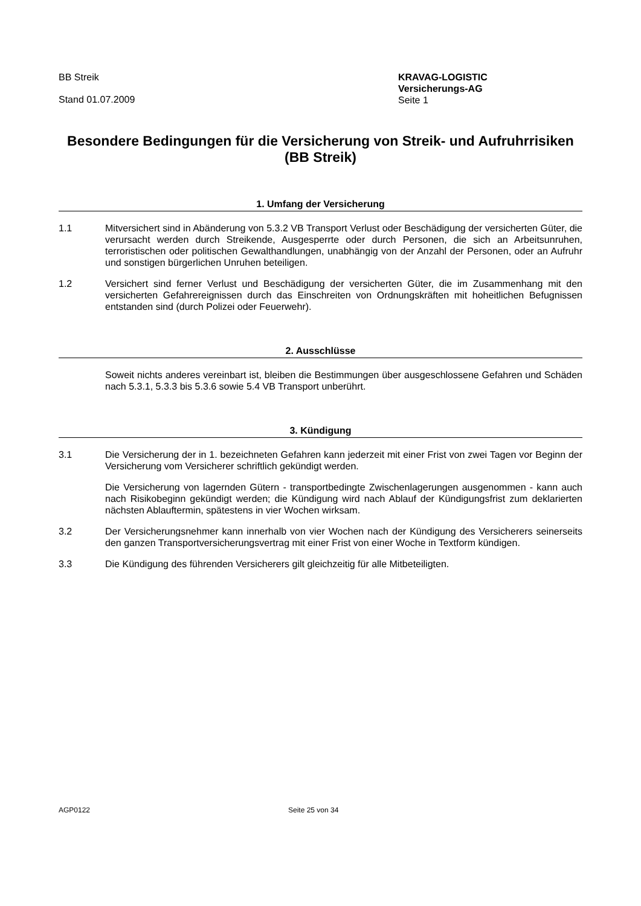BB Streik
Stand 01.07.2009
KRAVAG-LOGISTIC
Versicherungs-AG
Seite 1
Besondere Bedingungen für die Versicherung von Streik- und Aufruhrrisiken (BB Streik)
1. Umfang der Versicherung
1.1 Mitversichert sind in Abänderung von 5.3.2 VB Transport Verlust oder Beschädigung der versicherten Güter, die verursacht werden durch Streikende, Ausgesperrte oder durch Personen, die sich an Arbeitsunruhen, terroristischen oder politischen Gewalthandlungen, unabhängig von der Anzahl der Personen, oder an Aufruhr und sonstigen bürgerlichen Unruhen beteiligen.
1.2 Versichert sind ferner Verlust und Beschädigung der versicherten Güter, die im Zusammenhang mit den versicherten Gefahrereignissen durch das Einschreiten von Ordnungskräften mit hoheitlichen Befugnissen entstanden sind (durch Polizei oder Feuerwehr).
2. Ausschlüsse
Soweit nichts anderes vereinbart ist, bleiben die Bestimmungen über ausgeschlossene Gefahren und Schäden nach 5.3.1, 5.3.3 bis 5.3.6 sowie 5.4 VB Transport unberührt.
3. Kündigung
3.1 Die Versicherung der in 1. bezeichneten Gefahren kann jederzeit mit einer Frist von zwei Tagen vor Beginn der Versicherung vom Versicherer schriftlich gekündigt werden.
Die Versicherung von lagernden Gütern - transportbedingte Zwischenlagerungen ausgenommen - kann auch nach Risikobeginn gekündigt werden; die Kündigung wird nach Ablauf der Kündigungsfrist zum deklarierten nächsten Ablauftermin, spätestens in vier Wochen wirksam.
3.2 Der Versicherungsnehmer kann innerhalb von vier Wochen nach der Kündigung des Versicherers seinerseits den ganzen Transportversicherungsvertrag mit einer Frist von einer Woche in Textform kündigen.
3.3 Die Kündigung des führenden Versicherers gilt gleichzeitig für alle Mitbeteiligten.
AGP0122 Seite 25 von 34